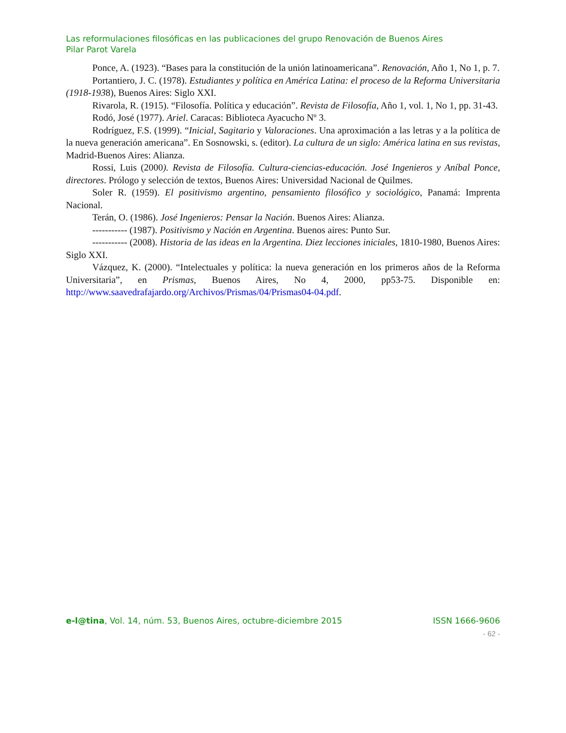Las reformulaciones filosóficas en las publicaciones del grupo Renovación de Buenos Aires
Pilar Parot Varela
Ponce, A. (1923). “Bases para la constitución de la unión latinoamericana”. Renovación, Año 1, No 1, p. 7.
Portantiero, J. C. (1978). Estudiantes y política en América Latina: el proceso de la Reforma Universitaria (1918-1938), Buenos Aires: Siglo XXI.
Rivarola, R. (1915). “Filosofía. Política y educación”. Revista de Filosofía, Año 1, vol. 1, No 1, pp. 31-43.
Rodó, José (1977). Ariel. Caracas: Biblioteca Ayacucho Nº 3.
Rodríguez, F.S. (1999). “Inicial, Sagitario y Valoraciones. Una aproximación a las letras y a la política de la nueva generación americana”. En Sosnowski, s. (editor). La cultura de un siglo: América latina en sus revistas, Madrid-Buenos Aires: Alianza.
Rossi, Luis (2000). Revista de Filosofía. Cultura-ciencias-educación. José Ingenieros y Aníbal Ponce, directores. Prólogo y selección de textos, Buenos Aires: Universidad Nacional de Quilmes.
Soler R. (1959). El positivismo argentino, pensamiento filosófico y sociológico, Panamá: Imprenta Nacional.
Terán, O. (1986). José Ingenieros: Pensar la Nación. Buenos Aires: Alianza.
----------- (1987). Positivismo y Nación en Argentina. Buenos aires: Punto Sur.
----------- (2008). Historia de las ideas en la Argentina. Diez lecciones iniciales, 1810-1980, Buenos Aires: Siglo XXI.
Vázquez, K. (2000). “Intelectuales y política: la nueva generación en los primeros años de la Reforma Universitaria”, en Prismas, Buenos Aires, No 4, 2000, pp53-75. Disponible en: http://www.saavedrafajardo.org/Archivos/Prismas/04/Prismas04-04.pdf.
e-l@tina, Vol. 14, núm. 53, Buenos Aires, octubre-diciembre 2015 ISSN 1666-9606
- 62 -